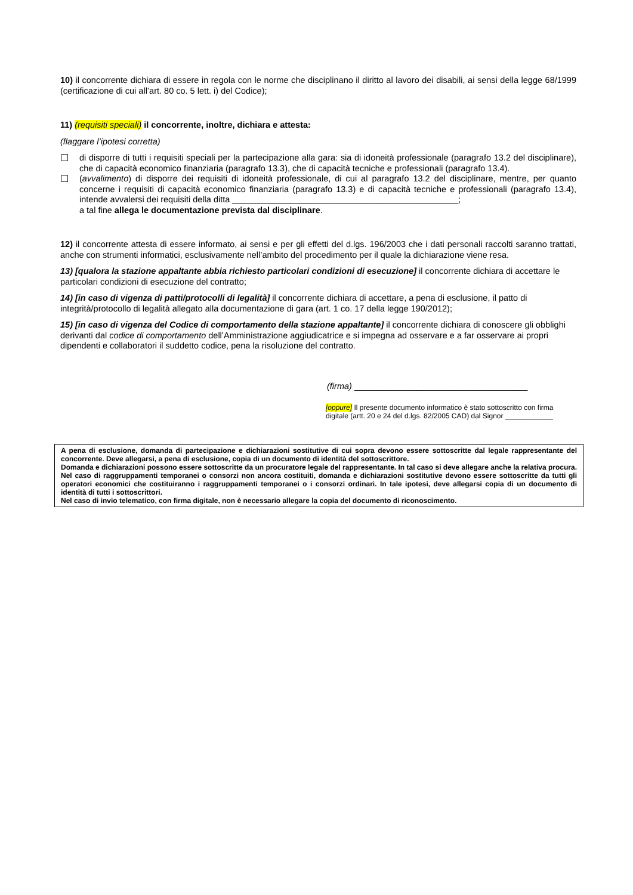10) il concorrente dichiara di essere in regola con le norme che disciplinano il diritto al lavoro dei disabili, ai sensi della legge 68/1999 (certificazione di cui all’art. 80 co. 5 lett. i) del Codice);
11) (requisiti speciali) il concorrente, inoltre, dichiara e attesta:
(flaggare l’ipotesi corretta)
☐ di disporre di tutti i requisiti speciali per la partecipazione alla gara: sia di idoneità professionale (paragrafo 13.2 del disciplinare), che di capacità economico finanziaria (paragrafo 13.3), che di capacità tecniche e professionali (paragrafo 13.4).
☐ (avvalimento) di disporre dei requisiti di idoneità professionale, di cui al paragrafo 13.2 del disciplinare, mentre, per quanto concerne i requisiti di capacità economico finanziaria (paragrafo 13.3) e di capacità tecniche e professionali (paragrafo 13.4), intende avvalersi dei requisiti della ditta _______________________________________________;
a tal fine allega le documentazione prevista dal disciplinare.
12) il concorrente attesta di essere informato, ai sensi e per gli effetti del d.lgs. 196/2003 che i dati personali raccolti saranno trattati, anche con strumenti informatici, esclusivamente nell’ambito del procedimento per il quale la dichiarazione viene resa.
13) [qualora la stazione appaltante abbia richiesto particolari condizioni di esecuzione] il concorrente dichiara di accettare le particolari condizioni di esecuzione del contratto;
14) [in caso di vigenza di patti/protocolli di legalità] il concorrente dichiara di accettare, a pena di esclusione, il patto di integrità/protocollo di legalità allegato alla documentazione di gara (art. 1 co. 17 della legge 190/2012);
15) [in caso di vigenza del Codice di comportamento della stazione appaltante] il concorrente dichiara di conoscere gli obblighi derivanti dal codice di comportamento dell’Amministrazione aggiudicatrice e si impegna ad osservare e a far osservare ai propri dipendenti e collaboratori il suddetto codice, pena la risoluzione del contratto.
(firma) ____________________________________
[oppure] Il presente documento informatico è stato sottoscritto con firma digitale (artt. 20 e 24 del d.lgs. 82/2005 CAD) dal Signor ____________
A pena di esclusione, domanda di partecipazione e dichiarazioni sostitutive di cui sopra devono essere sottoscritte dal legale rappresentante del concorrente. Deve allegarsi, a pena di esclusione, copia di un documento di identità del sottoscrittore.
Domanda e dichiarazioni possono essere sottoscritte da un procuratore legale del rappresentante. In tal caso si deve allegare anche la relativa procura.
Nel caso di raggruppamenti temporanei o consorzi non ancora costituiti, domanda e dichiarazioni sostitutive devono essere sottoscritte da tutti gli operatori economici che costituiranno i raggruppamenti temporanei o i consorzi ordinari. In tale ipotesi, deve allegarsi copia di un documento di identità di tutti i sottoscrittori.
Nel caso di invio telematico, con firma digitale, non è necessario allegare la copia del documento di riconoscimento.